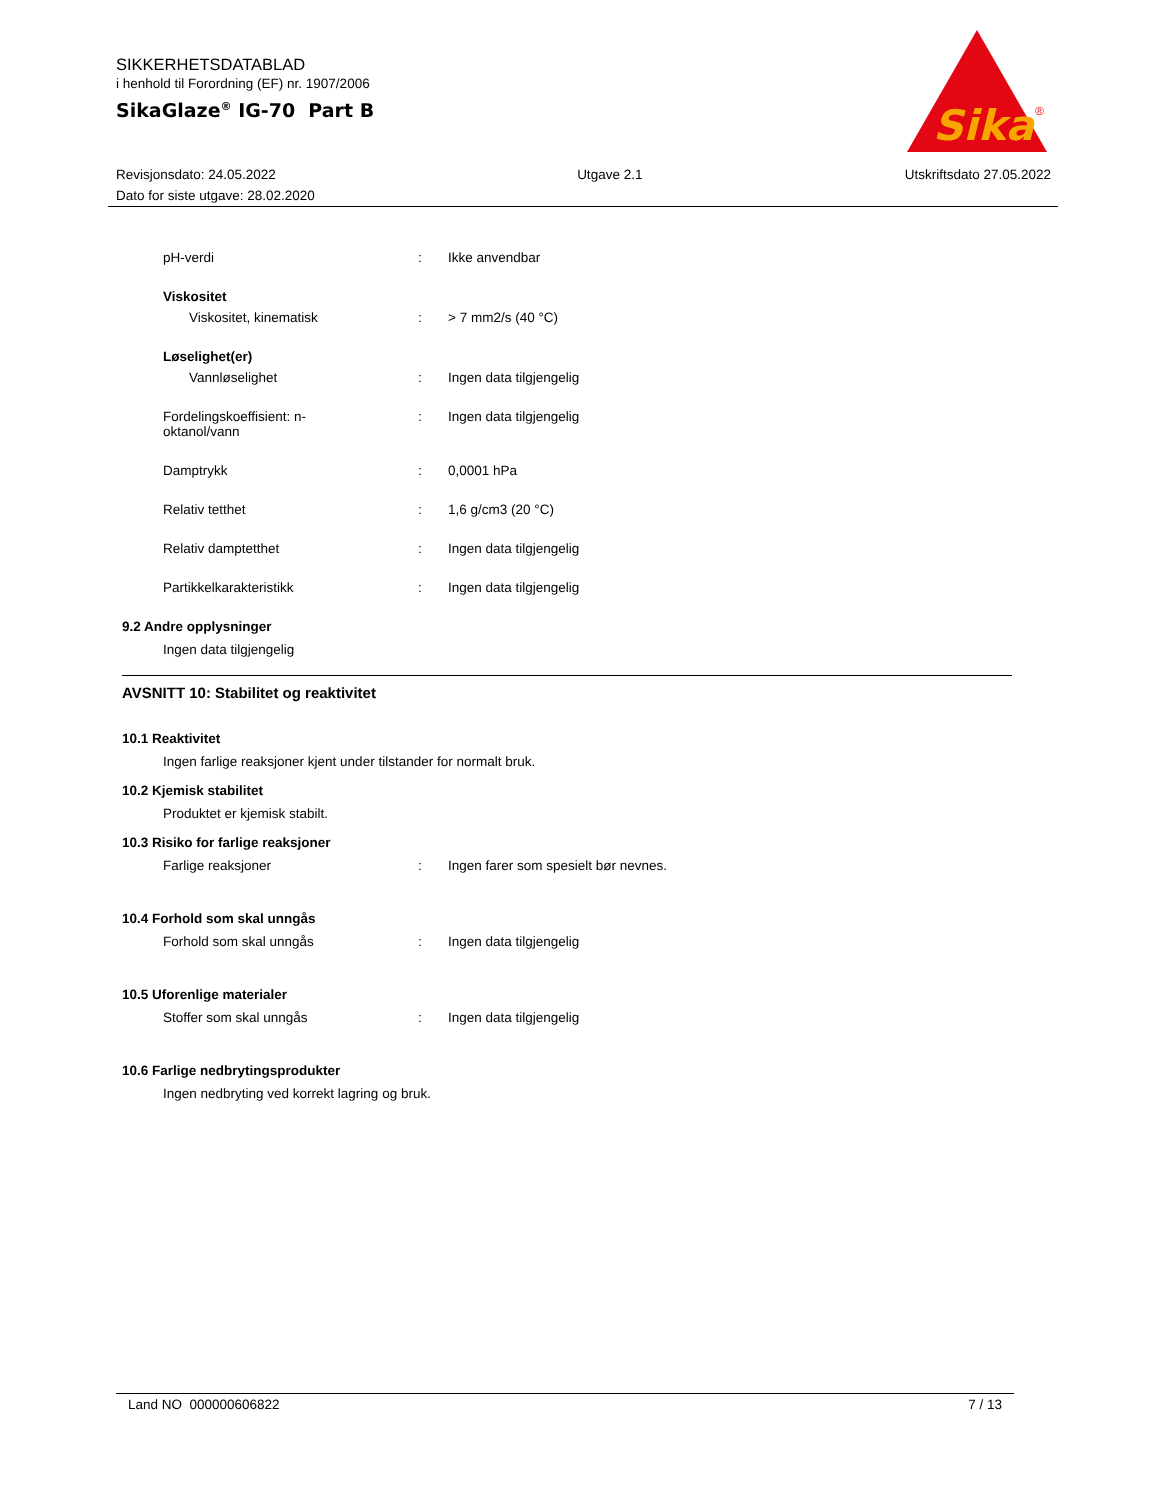SIKKERHETSDATABLAD
i henhold til Forordning (EF) nr. 1907/2006
SikaGlaze<sup>®</sup> IG-70 Part B
Sika
®
Revisjonsdato: 24.05.2022
Dato for siste utgave: 28.02.2020
Utgave 2.1 Utskriftsdato 27.05.2022
pH-verdi : Ikke anvendbar
Viskositet
Viskositet, kinematisk : > 7 mm2/s (40 °C)
Løselighet(er)
Vannløselighet : Ingen data tilgjengelig
Fordelingskoeffisient: n-
oktanol/vann
: Ingen data tilgjengelig
Damptrykk : 0,0001 hPa
Relativ tetthet : 1,6 g/cm3 (20 °C)
Relativ damptetthet : Ingen data tilgjengelig
Partikkelkarakteristikk : Ingen data tilgjengelig
9.2 Andre opplysninger
Ingen data tilgjengelig
AVSNITT 10: Stabilitet og reaktivitet
10.1 Reaktivitet
Ingen farlige reaksjoner kjent under tilstander for normalt bruk.
10.2 Kjemisk stabilitet
Produktet er kjemisk stabilt.
10.3 Risiko for farlige reaksjoner
Farlige reaksjoner : Ingen farer som spesielt bør nevnes.
10.4 Forhold som skal unngås
Forhold som skal unngås : Ingen data tilgjengelig
10.5 Uforenlige materialer
Stoffer som skal unngås : Ingen data tilgjengelig
10.6 Farlige nedbrytingsprodukter
Ingen nedbryting ved korrekt lagring og bruk.
Land NO 000000606822 7 / 13